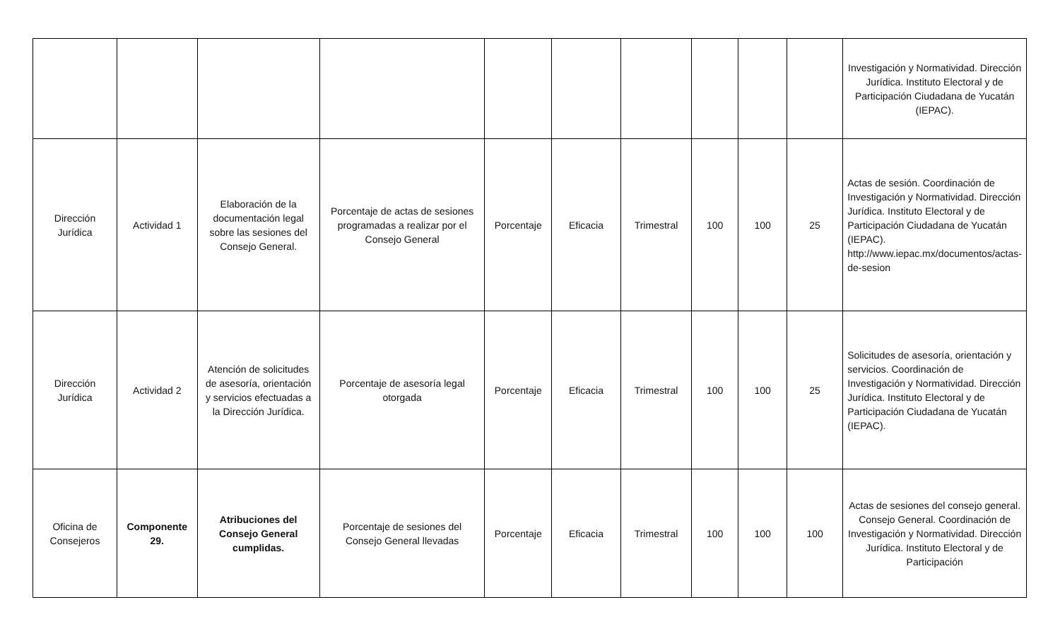| | | | | | | | | | | Investigación y Normatividad. Dirección Jurídica. Instituto Electoral y de Participación Ciudadana de Yucatán (IEPAC). |
| Dirección Jurídica | Actividad 1 | Elaboración de la documentación legal sobre las sesiones del Consejo General. | Porcentaje de actas de sesiones programadas a realizar por el Consejo General | Porcentaje | Eficacia | Trimestral | 100 | 100 | 25 | Actas de sesión. Coordinación de Investigación y Normatividad. Dirección Jurídica. Instituto Electoral y de Participación Ciudadana de Yucatán (IEPAC). http://www.iepac.mx/documentos/actas-de-sesion |
| Dirección Jurídica | Actividad 2 | Atención de solicitudes de asesoría, orientación y servicios efectuadas a la Dirección Jurídica. | Porcentaje de asesoría legal otorgada | Porcentaje | Eficacia | Trimestral | 100 | 100 | 25 | Solicitudes de asesoría, orientación y servicios. Coordinación de Investigación y Normatividad. Dirección Jurídica. Instituto Electoral y de Participación Ciudadana de Yucatán (IEPAC). |
| Oficina de Consejeros | Componente 29. | Atribuciones del Consejo General cumplidas. | Porcentaje de sesiones del Consejo General llevadas | Porcentaje | Eficacia | Trimestral | 100 | 100 | 100 | Actas de sesiones del consejo general. Consejo General. Coordinación de Investigación y Normatividad. Dirección Jurídica. Instituto Electoral y de Participación |